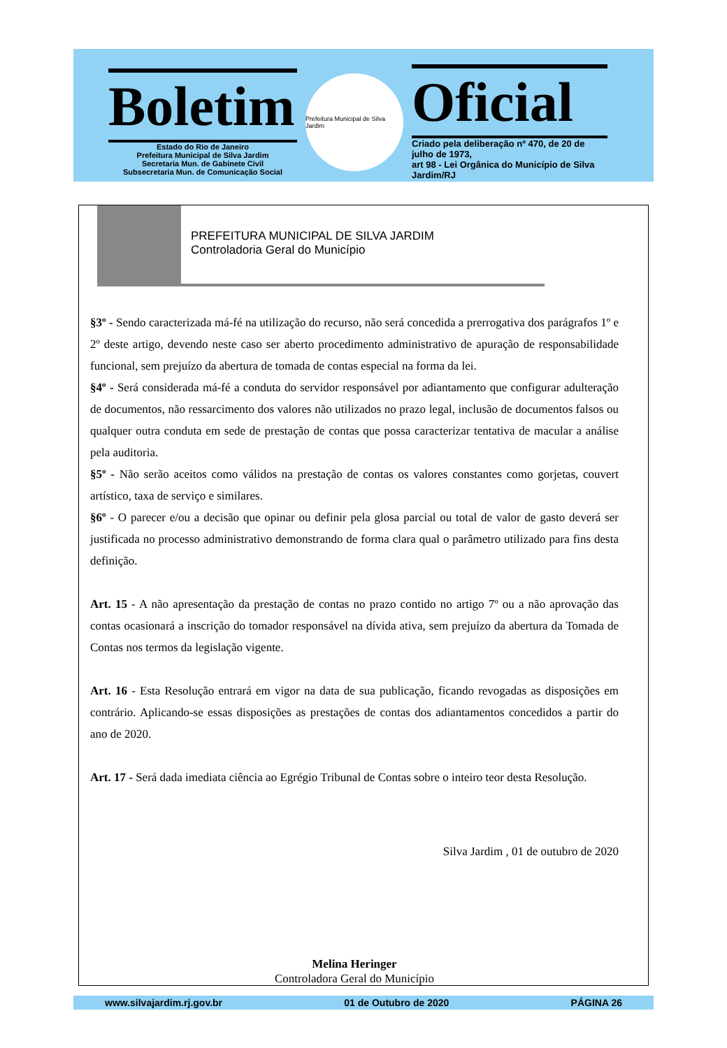Boletim
Estado do Rio de Janeiro
Prefeitura Municipal de Silva Jardim
Secretaria Mun. de Gabinete Civil
Subsecretaria Mun. de Comunicação Social
Prefeitura Municipal de Silva Jardim
Oficial
Criado pela deliberação nº 470, de 20 de julho de 1973,
art 98 - Lei Orgânica do Município de Silva Jardim/RJ
PREFEITURA MUNICIPAL DE SILVA JARDIM
Controladoria Geral do Município
§3º - Sendo caracterizada má-fé na utilização do recurso, não será concedida a prerrogativa dos parágrafos 1º e 2º deste artigo, devendo neste caso ser aberto procedimento administrativo de apuração de responsabilidade funcional, sem prejuízo da abertura de tomada de contas especial na forma da lei.
§4º - Será considerada má-fé a conduta do servidor responsável por adiantamento que configurar adulteração de documentos, não ressarcimento dos valores não utilizados no prazo legal, inclusão de documentos falsos ou qualquer outra conduta em sede de prestação de contas que possa caracterizar tentativa de macular a análise pela auditoria.
§5º - Não serão aceitos como válidos na prestação de contas os valores constantes como gorjetas, couvert artístico, taxa de serviço e similares.
§6º - O parecer e/ou a decisão que opinar ou definir pela glosa parcial ou total de valor de gasto deverá ser justificada no processo administrativo demonstrando de forma clara qual o parâmetro utilizado para fins desta definição.
Art. 15 - A não apresentação da prestação de contas no prazo contido no artigo 7º ou a não aprovação das contas ocasionará a inscrição do tomador responsável na dívida ativa, sem prejuízo da abertura da Tomada de Contas nos termos da legislação vigente.
Art. 16 - Esta Resolução entrará em vigor na data de sua publicação, ficando revogadas as disposições em contrário. Aplicando-se essas disposições as prestações de contas dos adiantamentos concedidos a partir do ano de 2020.
Art. 17 - Será dada imediata ciência ao Egrégio Tribunal de Contas sobre o inteiro teor desta Resolução.
Silva Jardim , 01 de outubro de 2020
Melina Heringer
Controladora Geral do Município
www.silvajardim.rj.gov.br 01 de Outubro de 2020 PÁGINA 26